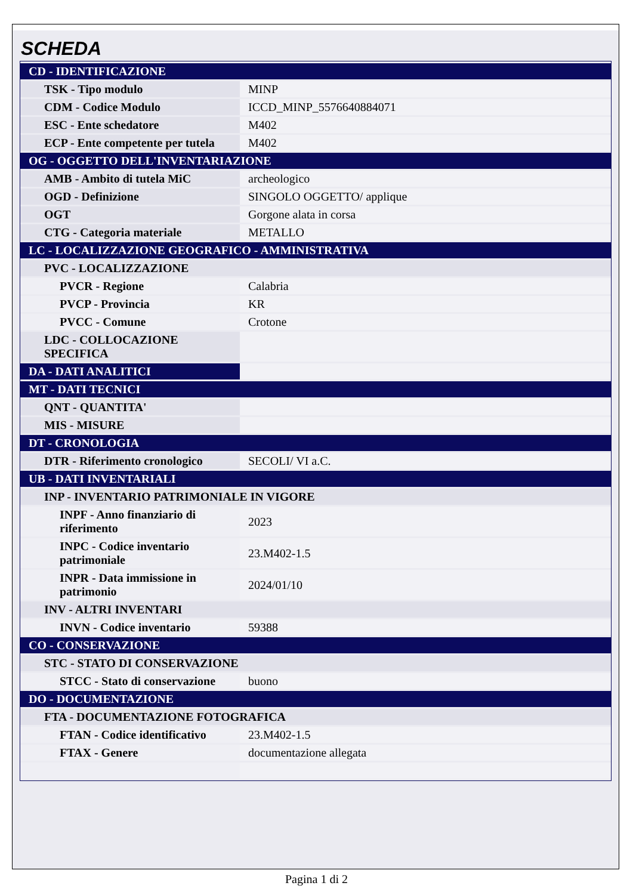SCHEDA
| CD - IDENTIFICAZIONE | |
| TSK - Tipo modulo | MINP |
| CDM - Codice Modulo | ICCD_MINP_5576640884071 |
| ESC - Ente schedatore | M402 |
| ECP - Ente competente per tutela | M402 |
| OG - OGGETTO DELL'INVENTARIAZIONE | |
| AMB - Ambito di tutela MiC | archeologico |
| OGD - Definizione | SINGOLO OGGETTO/ applique |
| OGT | Gorgone alata in corsa |
| CTG - Categoria materiale | METALLO |
| LC - LOCALIZZAZIONE GEOGRAFICO - AMMINISTRATIVA | |
| PVC - LOCALIZZAZIONE | |
| PVCR - Regione | Calabria |
| PVCP - Provincia | KR |
| PVCC - Comune | Crotone |
| LDC - COLLOCAZIONE SPECIFICA | |
| DA - DATI ANALITICI | |
| MT - DATI TECNICI | |
| QNT - QUANTITA' | |
| MIS - MISURE | |
| DT - CRONOLOGIA | |
| DTR - Riferimento cronologico | SECOLI/ VI a.C. |
| UB - DATI INVENTARIALI | |
| INP - INVENTARIO PATRIMONIALE IN VIGORE | |
| INPF - Anno finanziario di riferimento | 2023 |
| INPC - Codice inventario patrimoniale | 23.M402-1.5 |
| INPR - Data immissione in patrimonio | 2024/01/10 |
| INV - ALTRI INVENTARI | |
| INVN - Codice inventario | 59388 |
| CO - CONSERVAZIONE | |
| STC - STATO DI CONSERVAZIONE | |
| STCC - Stato di conservazione | buono |
| DO - DOCUMENTAZIONE | |
| FTA - DOCUMENTAZIONE FOTOGRAFICA | |
| FTAN - Codice identificativo | 23.M402-1.5 |
| FTAX - Genere | documentazione allegata |
Pagina 1 di 2